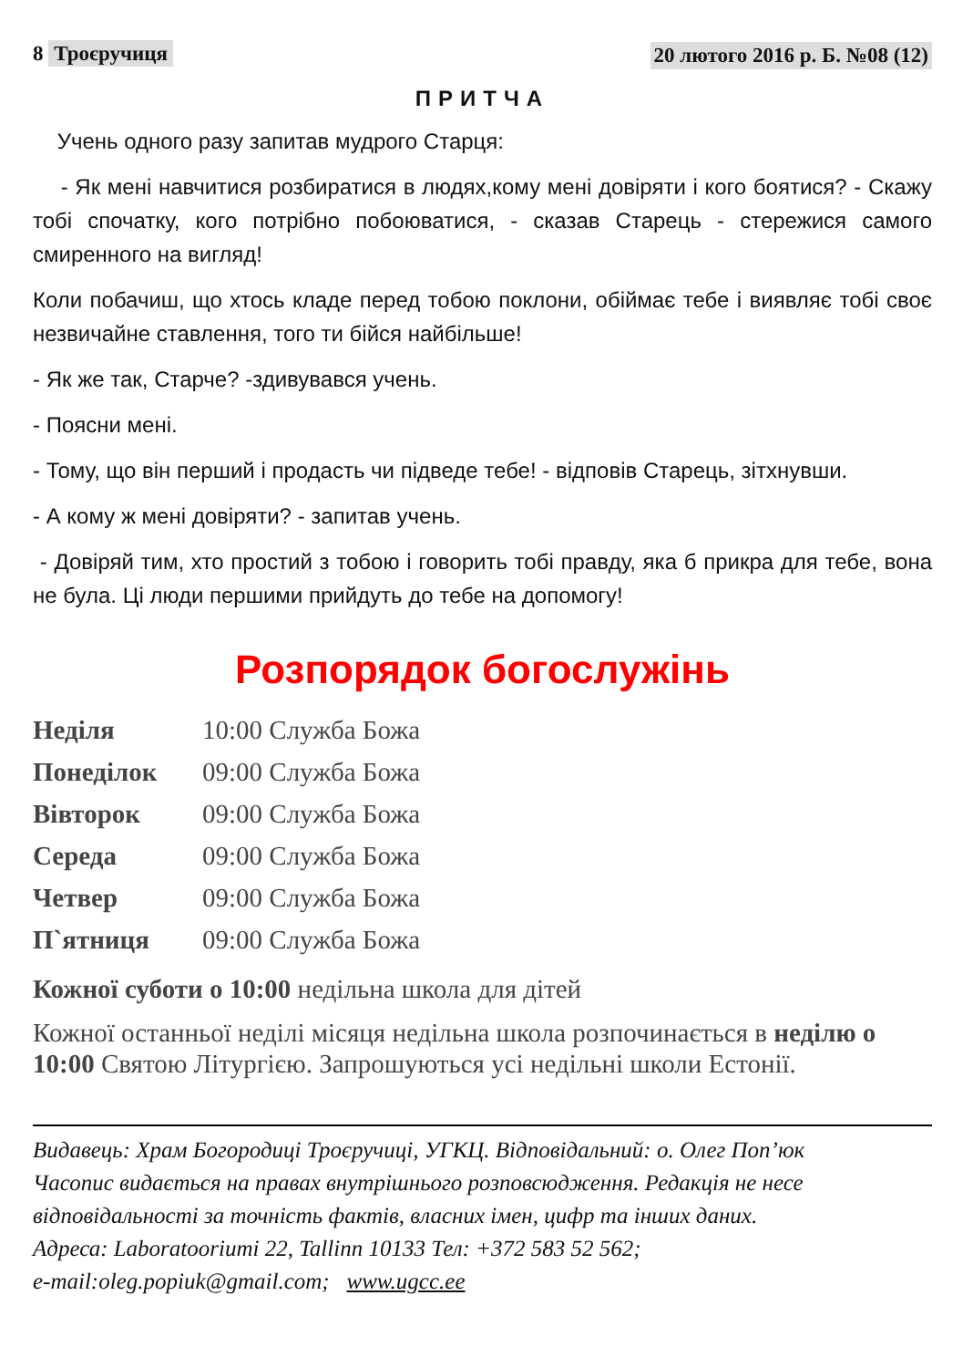8 Троєручиця 20 лютого 2016 р. Б. №08 (12)
ПРИТЧА
Учень одного разу запитав мудрого Старця:
- Як мені навчитися розбиратися в людях,кому мені довіряти і кого боятися? - Скажу тобі спочатку, кого потрібно побоюватися, - сказав Старець - стережися самого смиренного на вигляд!
Коли побачиш, що хтось кладе перед тобою поклони, обіймає тебе і виявляє тобі своє незвичайне ставлення, того ти бійся найбільше!
- Як же так, Старче? -здивувався учень.
- Поясни мені.
- Тому, що він перший і продасть чи підведе тебе! - відповів Старець, зітхнувши.
- А кому ж мені довіряти? - запитав учень.
- Довіряй тим, хто простий з тобою і говорить тобі правду, яка б прикра для тебе, вона не була. Ці люди першими прийдуть до тебе на допомогу!
Розпорядок богослужінь
| Неділя | 10:00 Служба Божа |
| Понеділок | 09:00 Служба Божа |
| Вівторок | 09:00 Служба Божа |
| Середа | 09:00 Служба Божа |
| Четвер | 09:00 Служба Божа |
| П`ятниця | 09:00 Служба Божа |
Кожної суботи о 10:00 недільна школа для дітей
Кожної останньої неділі місяця недільна школа розпочинається в неділю о 10:00 Святою Літургією. Запрошуються усі недільні школи Естонії.
Видавець: Храм Богородиці Троєручиці, УГКЦ. Відповідальний: о. Олег Поп’юк
Часопис видається на правах внутрішнього розповсюдження. Редакція не несе відповідальності за точність фактів, власних імен, цифр та інших даних.
Адреса: Laboratooriumi 22, Tallinn 10133 Тел: +372 583 52 562;
e-mail:oleg.popiuk@gmail.com; www.ugcc.ee